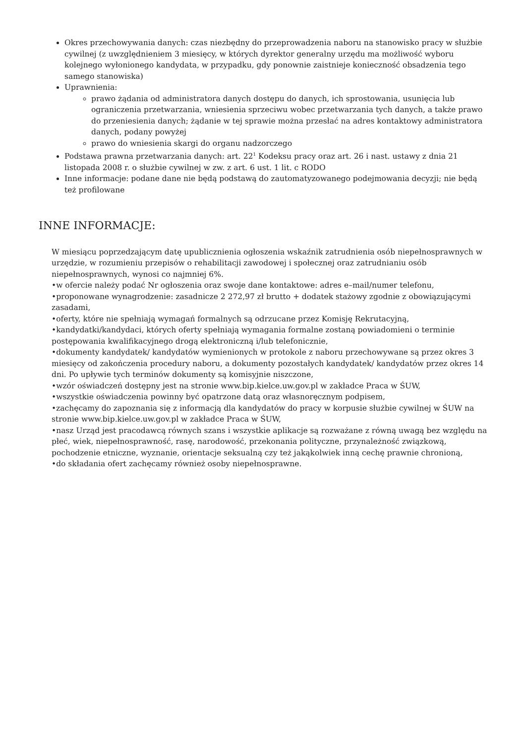Okres przechowywania danych: czas niezbędny do przeprowadzenia naboru na stanowisko pracy w służbie cywilnej (z uwzględnieniem 3 miesięcy, w których dyrektor generalny urzędu ma możliwość wyboru kolejnego wyłonionego kandydata, w przypadku, gdy ponownie zaistnieje konieczność obsadzenia tego samego stanowiska)
Uprawnienia:
prawo żądania od administratora danych dostępu do danych, ich sprostowania, usunięcia lub ograniczenia przetwarzania, wniesienia sprzeciwu wobec przetwarzania tych danych, a także prawo do przeniesienia danych; żądanie w tej sprawie można przesłać na adres kontaktowy administratora danych, podany powyżej
prawo do wniesienia skargi do organu nadzorczego
Podstawa prawna przetwarzania danych: art. 22<sup>1</sup> Kodeksu pracy oraz art. 26 i nast. ustawy z dnia 21 listopada 2008 r. o służbie cywilnej w zw. z art. 6 ust. 1 lit. c RODO
Inne informacje: podane dane nie będą podstawą do zautomatyzowanego podejmowania decyzji; nie będą też profilowane
INNE INFORMACJE:
W miesiącu poprzedzającym datę upublicznienia ogłoszenia wskaźnik zatrudnienia osób niepełnosprawnych w urzędzie, w rozumieniu przepisów o rehabilitacji zawodowej i społecznej oraz zatrudnianiu osób niepełnosprawnych, wynosi co najmniej 6%.
•w ofercie należy podać Nr ogłoszenia oraz swoje dane kontaktowe: adres e–mail/numer telefonu,
•proponowane wynagrodzenie: zasadnicze 2 272,97 zł brutto + dodatek stażowy zgodnie z obowiązującymi zasadami,
•oferty, które nie spełniają wymagań formalnych są odrzucane przez Komisję Rekrutacyjną,
•kandydatki/kandydaci, których oferty spełniają wymagania formalne zostaną powiadomieni o terminie postępowania kwalifikacyjnego drogą elektroniczną i/lub telefonicznie,
•dokumenty kandydatek/ kandydatów wymienionych w protokole z naboru przechowywane są przez okres 3 miesięcy od zakończenia procedury naboru, a dokumenty pozostałych kandydatek/ kandydatów przez okres 14 dni. Po upływie tych terminów dokumenty są komisyjnie niszczone,
•wzór oświadczeń dostępny jest na stronie www.bip.kielce.uw.gov.pl w zakładce Praca w ŚUW,
•wszystkie oświadczenia powinny być opatrzone datą oraz własnoręcznym podpisem,
•zachęcamy do zapoznania się z informacją dla kandydatów do pracy w korpusie służbie cywilnej w ŚUW na stronie www.bip.kielce.uw.gov.pl w zakładce Praca w ŚUW,
•nasz Urząd jest pracodawcą równych szans i wszystkie aplikacje są rozważane z równą uwagą bez względu na płeć, wiek, niepełnosprawność, rasę, narodowość, przekonania polityczne, przynależność związkową, pochodzenie etniczne, wyznanie, orientacje seksualną czy też jakąkolwiek inną cechę prawnie chronioną,
•do składania ofert zachęcamy również osoby niepełnosprawne.